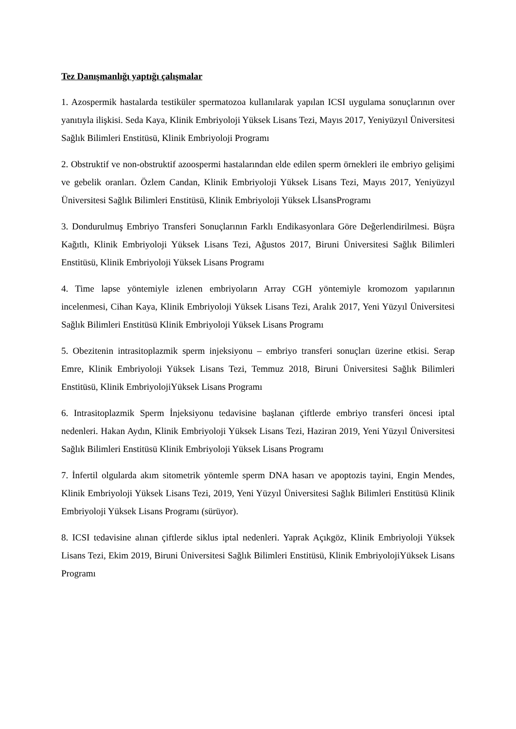Tez Danışmanlığı yaptığı çalışmalar
1. Azospermik hastalarda testiküler spermatozoa kullanılarak yapılan ICSI uygulama sonuçlarının over yanıtıyla ilişkisi. Seda Kaya, Klinik Embriyoloji Yüksek Lisans Tezi, Mayıs 2017, Yeniyüzyıl Üniversitesi Sağlık Bilimleri Enstitüsü, Klinik Embriyoloji Programı
2. Obstruktif ve non-obstruktif azoospermi hastalarından elde edilen sperm örnekleri ile embriyo gelişimi ve gebelik oranları. Özlem Candan, Klinik Embriyoloji Yüksek Lisans Tezi, Mayıs 2017, Yeniyüzyıl Üniversitesi Sağlık Bilimleri Enstitüsü, Klinik Embriyoloji Yüksek LİsansProgramı
3. Dondurulmuş Embriyo Transferi Sonuçlarının Farklı Endikasyonlara Göre Değerlendirilmesi. Büşra Kağıtlı, Klinik Embriyoloji Yüksek Lisans Tezi, Ağustos 2017, Biruni Üniversitesi Sağlık Bilimleri Enstitüsü, Klinik Embriyoloji Yüksek Lisans Programı
4. Time lapse yöntemiyle izlenen embriyoların Array CGH yöntemiyle kromozom yapılarının incelenmesi, Cihan Kaya, Klinik Embriyoloji Yüksek Lisans Tezi, Aralık 2017, Yeni Yüzyıl Üniversitesi Sağlık Bilimleri Enstitüsü Klinik Embriyoloji Yüksek Lisans Programı
5. Obezitenin intrasitoplazmik sperm injeksiyonu – embriyo transferi sonuçları üzerine etkisi. Serap Emre, Klinik Embriyoloji Yüksek Lisans Tezi, Temmuz 2018, Biruni Üniversitesi Sağlık Bilimleri Enstitüsü, Klinik EmbriyolojiYüksek Lisans Programı
6. Intrasitoplazmik Sperm İnjeksiyonu tedavisine başlanan çiftlerde embriyo transferi öncesi iptal nedenleri. Hakan Aydın, Klinik Embriyoloji Yüksek Lisans Tezi, Haziran 2019, Yeni Yüzyıl Üniversitesi Sağlık Bilimleri Enstitüsü Klinik Embriyoloji Yüksek Lisans Programı
7. İnfertil olgularda akım sitometrik yöntemle sperm DNA hasarı ve apoptozis tayini, Engin Mendes, Klinik Embriyoloji Yüksek Lisans Tezi, 2019, Yeni Yüzyıl Üniversitesi Sağlık Bilimleri Enstitüsü Klinik Embriyoloji Yüksek Lisans Programı (sürüyor).
8. ICSI tedavisine alınan çiftlerde siklus iptal nedenleri. Yaprak Açıkgöz, Klinik Embriyoloji Yüksek Lisans Tezi, Ekim 2019, Biruni Üniversitesi Sağlık Bilimleri Enstitüsü, Klinik EmbriyolojiYüksek Lisans Programı